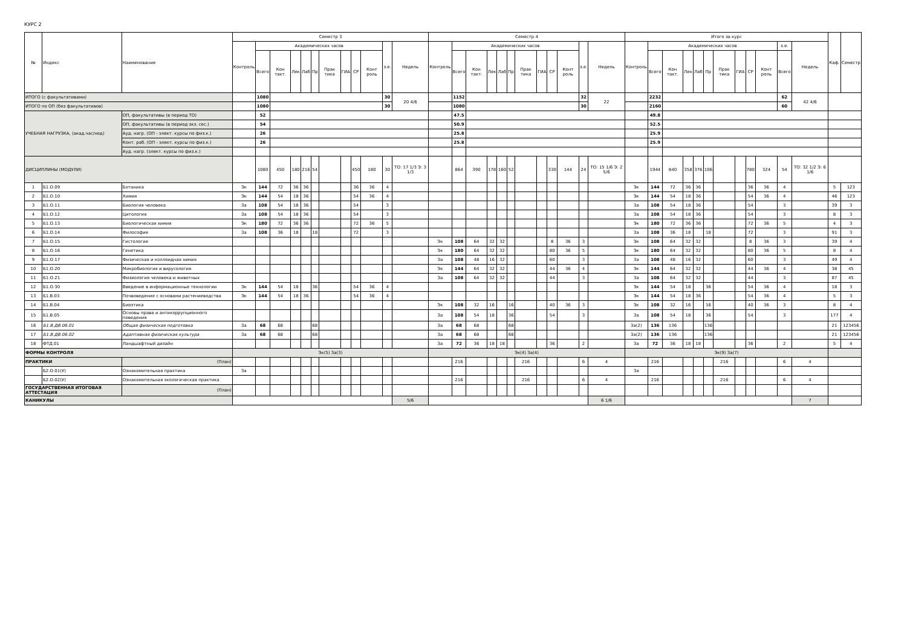КУРС 2
| № | Индекс | Наименование | Семестр 3 | | | | | | | | | | | | Семестр 4 | | | | | | | | | | | | Итого за курс | | | | | | | | | | | | Каф. | Семестр |
| --- | --- | --- | --- | --- | --- | --- | --- | --- | --- | --- | --- | --- | --- | --- | --- | --- | --- | --- | --- | --- | --- | --- | --- | --- | --- | --- | --- | --- | --- | --- | --- | --- | --- | --- | --- | --- | --- | --- | --- | --- |
| | | | Контроль | Академических часов | | | | | | | | | з.е. | Недель | Контроль | Академических часов | | | | | | | | | з.е. | Недель | Контроль | Академических часов | | | | | | | | | з.е. | Недель | | |
| | | | | Всего | Кон такт. | Лек | Лаб | Пр | Прак тика | ГИА | СР | Конт роль | | | | Всего | Кон такт. | Лек | Лаб | Пр | Прак тика | ГИА | СР | Конт роль | | | | Всего | Кон такт. | Лек | Лаб | Пр | Прак тика | ГИА | СР | Конт роль | Всего | | | |
| ИТОГО (с факультативами) | | | | 1080 | | | | | | | | | 30 | 20 4/6 | | 1152 | | | | | | | | | 32 | 22 | | 2232 | | | | | | | | | 62 | 42 4/6 | | |
| ИТОГО по ОП (без факультативов) | | | | 1080 | | | | | | | | | 30 | | | 1080 | | | | | | | | | 30 | | | 2160 | | | | | | | | | 60 | | | |
| УЧЕБНАЯ НАГРУЗКА, (акад.час/нед) | | ОП, факультативы (в период ТО) | | 52 | | | | | | | | | | | | 47.5 | | | | | | | | | | | | 49.8 | | | | | | | | | | | | |
| | | ОП, факультативы (в период экз. сес.) | | 54 | | | | | | | | | | | | 50.9 | | | | | | | | | | | | 52.5 | | | | | | | | | | | | |
| | | Ауд. нагр. (ОП - элект. курсы по физ.к.) | | 26 | | | | | | | | | | | | 25.8 | | | | | | | | | | | | 25.9 | | | | | | | | | | | | |
| | | Конт. раб. (ОП - элект. курсы по физ.к.) | | 26 | | | | | | | | | | | | 25.8 | | | | | | | | | | | | 25.9 | | | | | | | | | | | | |
| | | Ауд. нагр. (элект. курсы по физ.к.) | | | | | | | | | | | | | | | | | | | | | | | | | | | | | | | | | | | | | | |
| ДИСЦИПЛИНЫ (МОДУЛИ) | | | | 1080 | 450 | 180 | 216 | 54 | | | 450 | 180 | 30 | ТО: 17 1/3 Э: 3 1/3 | | 864 | 390 | 178 | 160 | 52 | | | 330 | 144 | 24 | ТО: 15 1/6 Э: 2 5/6 | | 1944 | 840 | 358 | 376 | 106 | | | 780 | 324 | 54 | ТО: 32 1/2 Э: 6 1/6 | | |
| 1 | Б1.О.09 | Ботаника | Эк | 144 | 72 | 36 | 36 | | | | 36 | 36 | 4 | | | | | | | | | | | | | | Эк | 144 | 72 | 36 | 36 | | | | 36 | 36 | 4 | | 5 | 123 |
| 2 | Б1.О.10 | Химия | Эк | 144 | 54 | 18 | 36 | | | | 54 | 36 | 4 | | | | | | | | | | | | | | Эк | 144 | 54 | 18 | 36 | | | | 54 | 36 | 4 | | 46 | 123 |
| 3 | Б1.О.11 | Биология человека | За | 108 | 54 | 18 | 36 | | | | 54 | | 3 | | | | | | | | | | | | | | За | 108 | 54 | 18 | 36 | | | | 54 | | 3 | | 39 | 3 |
| 4 | Б1.О.12 | Цитология | За | 108 | 54 | 18 | 36 | | | | 54 | | 3 | | | | | | | | | | | | | | За | 108 | 54 | 18 | 36 | | | | 54 | | 3 | | 8 | 3 |
| 5 | Б1.О.13 | Биологическая химия | Эк | 180 | 72 | 36 | 36 | | | | 72 | 36 | 5 | | | | | | | | | | | | | | Эк | 180 | 72 | 36 | 36 | | | | 72 | 36 | 5 | | 4 | 3 |
| 6 | Б1.О.14 | Философия | За | 108 | 36 | 18 | | 18 | | | 72 | | 3 | | | | | | | | | | | | | | За | 108 | 36 | 18 | | 18 | | | 72 | | 3 | | 91 | 3 |
| 7 | Б1.О.15 | Гистология | | | | | | | | | | | | | Эк | 108 | 64 | 32 | 32 | | | | 8 | 36 | 3 | | Эк | 108 | 64 | 32 | 32 | | | | 8 | 36 | 3 | | 39 | 4 |
| 8 | Б1.О.16 | Генетика | | | | | | | | | | | | | Эк | 180 | 64 | 32 | 32 | | | | 80 | 36 | 5 | | Эк | 180 | 64 | 32 | 32 | | | | 80 | 36 | 5 | | 8 | 4 |
| 9 | Б1.О.17 | Физическая и коллоидная химия | | | | | | | | | | | | | За | 108 | 48 | 16 | 32 | | | | 60 | | 3 | | За | 108 | 48 | 16 | 32 | | | | 60 | | 3 | | 49 | 4 |
| 10 | Б1.О.20 | Микробиология и вирусология | | | | | | | | | | | | | Эк | 144 | 64 | 32 | 32 | | | | 44 | 36 | 4 | | Эк | 144 | 64 | 32 | 32 | | | | 44 | 36 | 4 | | 38 | 45 |
| 11 | Б1.О.21 | Физиология человека и животных | | | | | | | | | | | | | За | 108 | 64 | 32 | 32 | | | | 44 | | 3 | | За | 108 | 64 | 32 | 32 | | | | 44 | | 3 | | 87 | 45 |
| 12 | Б1.О.30 | Введение в информационные технологии | Эк | 144 | 54 | 18 | | 36 | | | 54 | 36 | 4 | | | | | | | | | | | | | | Эк | 144 | 54 | 18 | | 36 | | | 54 | 36 | 4 | | 18 | 3 |
| 13 | Б1.В.03 | Почвоведение с основами растениеводства | Эк | 144 | 54 | 18 | 36 | | | | 54 | 36 | 4 | | | | | | | | | | | | | | Эк | 144 | 54 | 18 | 36 | | | | 54 | 36 | 4 | | 5 | 3 |
| 14 | Б1.В.04 | Биоэтика | | | | | | | | | | | | | Эк | 108 | 32 | 16 | | 16 | | | 40 | 36 | 3 | | Эк | 108 | 32 | 16 | | 16 | | | 40 | 36 | 3 | | 8 | 4 |
| 15 | Б1.В.05 | Основы права и антикоррупционного поведения | | | | | | | | | | | | | За | 108 | 54 | 18 | | 36 | | | 54 | | 3 | | За | 108 | 54 | 18 | | 36 | | | 54 | | 3 | | 177 | 4 |
| 16 | Б1.В.ДВ.06.01 | Общая физическая подготовка | За | 68 | 68 | | | 68 | | | | | | | За | 68 | 68 | | | 68 | | | | | | | За(2) | 136 | 136 | | | 136 | | | | | | | 21 | 123456 |
| 17 | Б1.В.ДВ.06.02 | Адаптивная физическая культура | За | 68 | 68 | | | 68 | | | | | | | За | 68 | 68 | | | 68 | | | | | | | За(2) | 136 | 136 | | | 136 | | | | | | | 21 | 123456 |
| 18 | ФТД.01 | Ландшафтный дизайн | | | | | | | | | | | | | За | 72 | 36 | 18 | 18 | | | | 36 | | 2 | | За | 72 | 36 | 18 | 18 | | | | 36 | | 2 | | 5 | 4 |
| ФОРМЫ КОНТРОЛЯ | | | Эк(5) За(3) | | | | | | | | | | | | Эк(4) За(4) | | | | | | | | | | | | Эк(9) За(7) | | | | | | | | | | | | | |
| ПРАКТИКИ | | (План) | | | | | | | | | | | | | | 216 | | | | | 216 | | | | 6 | 4 | | 216 | | | | | 216 | | | | 6 | 4 | | |
| | Б2.О.01(У) | Ознакомительная практика | За | | | | | | | | | | | | | | | | | | | | | | | | За | | | | | | | | | | | | | |
| | Б2.О.02(У) | Ознакомительная экологическая практика | | | | | | | | | | | | | | 216 | | | | | 216 | | | | 6 | 4 | | 216 | | | | | 216 | | | | 6 | 4 | | |
| ГОСУДАРСТВЕННАЯ ИТОГОВАЯ АТТЕСТАЦИЯ | | (План) | | | | | | | | | | | | | | | | | | | | | | | | | | | | | | | | | | | | | | |
| КАНИКУЛЫ | | | | | | | | | | | | | | 5/6 | | | | | | | | | | | | 6 1/6 | | | | | | | | | | | | 7 | | |